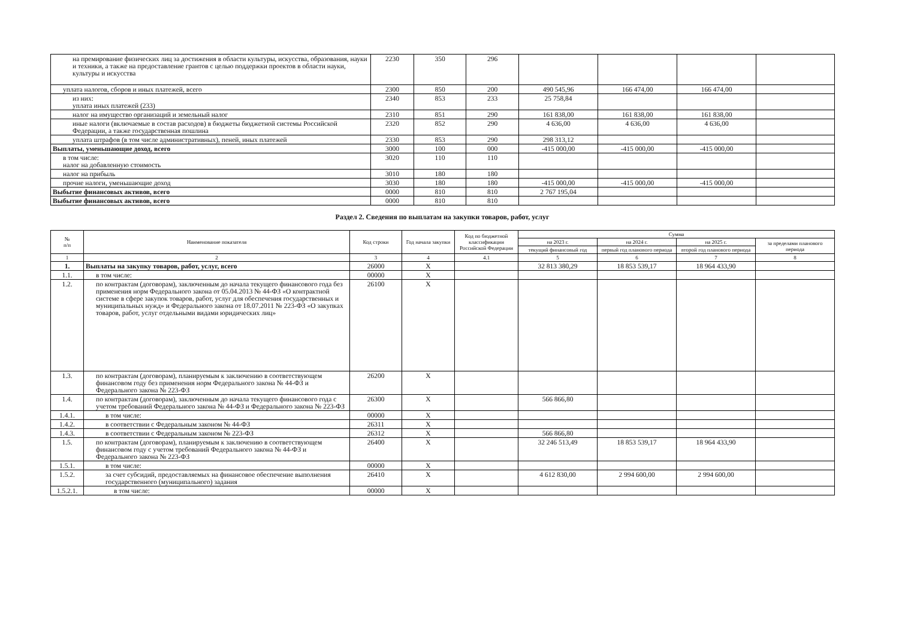| на премирование физических лиц за достижения в области культуры, искусства, образования, науки и техники, а также на предоставление грантов с целью поддержки проектов в области науки, культуры и искусства | 2230 | 350 | 296 | | | | |
| уплата налогов, сборов и иных платежей, всего | 2300 | 850 | 200 | 490 545,96 | 166 474,00 | 166 474,00 | |
| из них: уплата иных платежей (233) | 2340 | 853 | 233 | 25 758,84 | | | |
| налог на имущество организаций и земельный налог | 2310 | 851 | 290 | 161 838,00 | 161 838,00 | 161 838,00 | |
| иные налоги (включаемые в состав расходов) в бюджеты бюджетной системы Российской Федерации, а также государственная пошлина | 2320 | 852 | 290 | 4 636,00 | 4 636,00 | 4 636,00 | |
| уплата штрафов (в том числе административных), пеней, иных платежей | 2330 | 853 | 290 | 298 313,12 | | | |
| Выплаты, уменьшающие доход, всего | 3000 | 100 | 000 | -415 000,00 | -415 000,00 | -415 000,00 | |
| в том числе: налог на добавленную стоимость | 3020 | 110 | 110 | | | | |
| налог на прибыль | 3010 | 180 | 180 | | | | |
| прочие налоги, уменьшающие доход | 3030 | 180 | 180 | -415 000,00 | -415 000,00 | -415 000,00 | |
| Выбытие финансовых активов, всего | 0000 | 810 | 810 | 2 767 195,04 | | | |
| Выбытие финансовых активов, всего | 0000 | 810 | 810 | | | | |
Раздел 2. Сведения по выплатам на закупки товаров, работ, услуг
| № п/п | Наименование показателя | Код строки | Год начала закупки | Код по бюджетной классификации Российской Федерации | Сумма | | | |
| --- | --- | --- | --- | --- | --- | --- | --- | --- |
| | | | | | на 2023 г. | на 2024 г. | на 2025 г. | за пределами планового периода |
| | | | | | текущий финансовый год | первый год планового периода | второй год планового периода | |
| 1 | 2 | 3 | 4 | 4.1 | 5 | 6 | 7 | 8 |
| 1. | Выплаты на закупку товаров, работ, услуг, всего | 26000 | X | | 32 813 380,29 | 18 853 539,17 | 18 964 433,90 | |
| 1.1. | в том числе: | 00000 | X | | | | | |
| 1.2. | по контрактам (договорам), заключенным до начала текущего финансового года без применения норм Федерального закона от 05.04.2013 № 44-ФЗ «О контрактной системе в сфере закупок товаров, работ, услуг для обеспечения государственных и муниципальных нужд» и Федерального закона от 18.07.2011 № 223-ФЗ «О закупках товаров, работ, услуг отдельными видами юридических лиц» | 26100 | X | | | | | |
| 1.3. | по контрактам (договорам), планируемым к заключению в соответствующем финансовом году без применения норм Федерального закона № 44-ФЗ и Федерального закона № 223-ФЗ | 26200 | X | | | | | |
| 1.4. | по контрактам (договорам), заключенным до начала текущего финансового года с учетом требований Федерального закона № 44-ФЗ и Федерального закона № 223-ФЗ | 26300 | X | | 566 866,80 | | | |
| 1.4.1. | в том числе: | 00000 | X | | | | | |
| 1.4.2. | в соответствии с Федеральным законом № 44-ФЗ | 26311 | X | | | | | |
| 1.4.3. | в соответствии с Федеральным законом № 223-ФЗ | 26312 | X | | 566 866,80 | | | |
| 1.5. | по контрактам (договорам), планируемым к заключению в соответствующем финансовом году с учетом требований Федерального закона № 44-ФЗ и Федерального закона № 223-ФЗ | 26400 | X | | 32 246 513,49 | 18 853 539,17 | 18 964 433,90 | |
| 1.5.1. | в том числе: | 00000 | X | | | | | |
| 1.5.2. | за счет субсидий, предоставляемых на финансовое обеспечение выполнения государственного (муниципального) задания | 26410 | X | | 4 612 830,00 | 2 994 600,00 | 2 994 600,00 | |
| 1.5.2.1. | в том числе: | 00000 | X | | | | | |